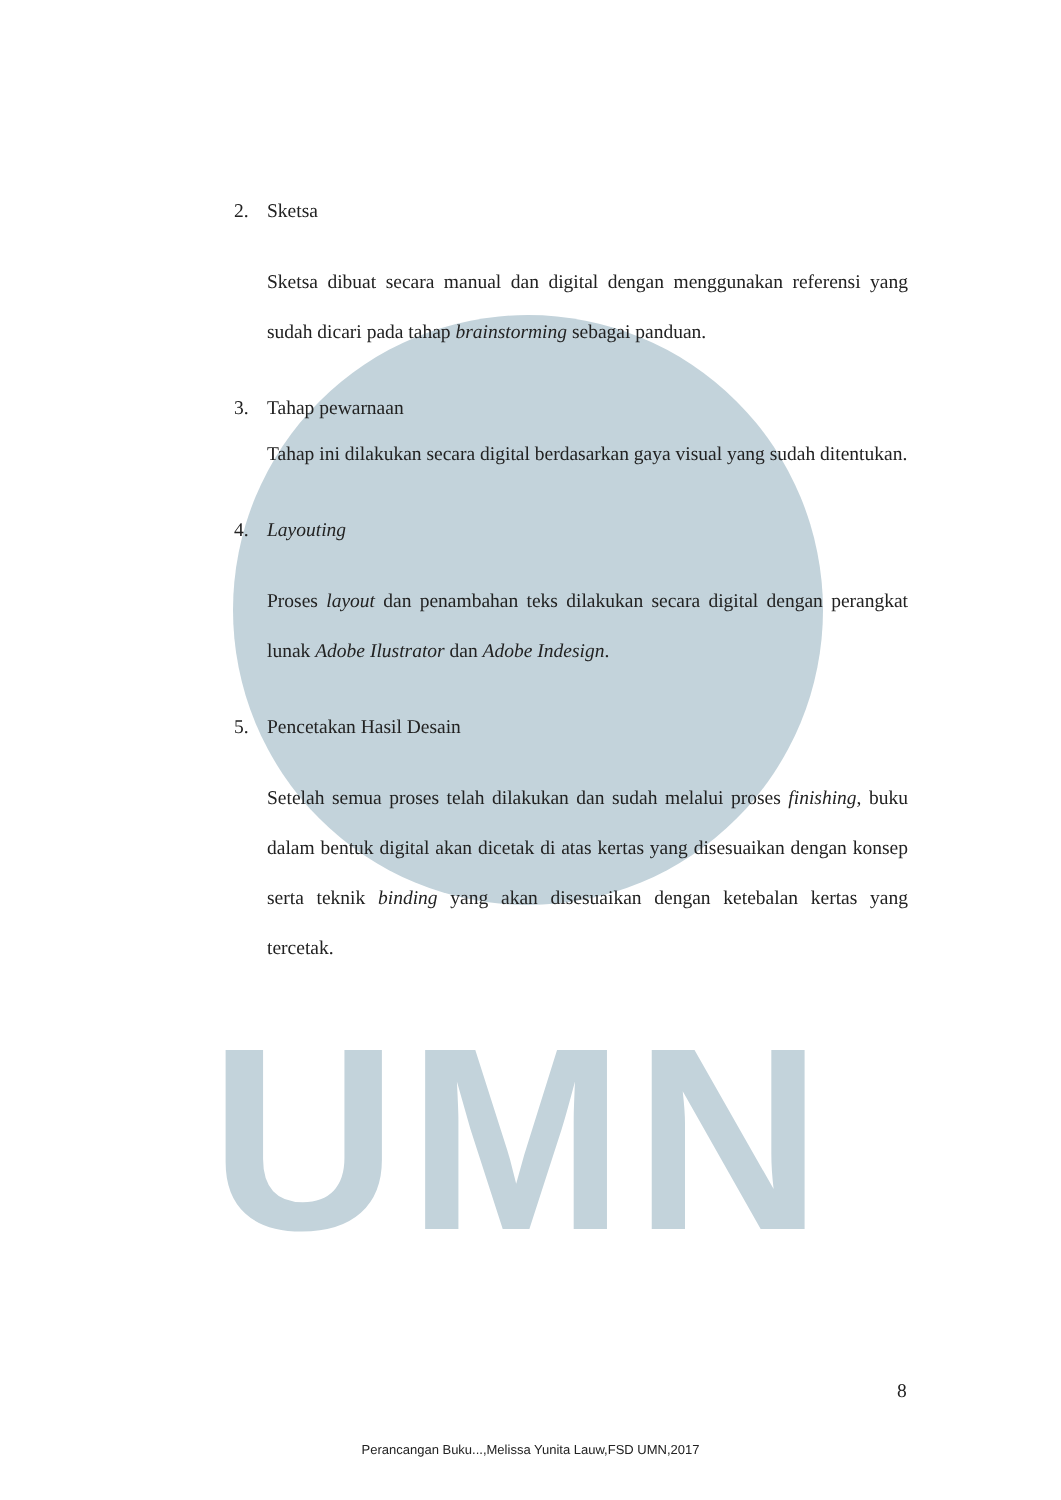UMN
2. Sketsa
Sketsa dibuat secara manual dan digital dengan menggunakan referensi yang sudah dicari pada tahap brainstorming sebagai panduan.
3. Tahap pewarnaan
Tahap ini dilakukan secara digital berdasarkan gaya visual yang sudah ditentukan.
4. Layouting
Proses layout dan penambahan teks dilakukan secara digital dengan perangkat lunak Adobe Ilustrator dan Adobe Indesign.
5. Pencetakan Hasil Desain
Setelah semua proses telah dilakukan dan sudah melalui proses finishing, buku dalam bentuk digital akan dicetak di atas kertas yang disesuaikan dengan konsep serta teknik binding yang akan disesuaikan dengan ketebalan kertas yang tercetak.
8
Perancangan Buku...,Melissa Yunita Lauw,FSD UMN,2017